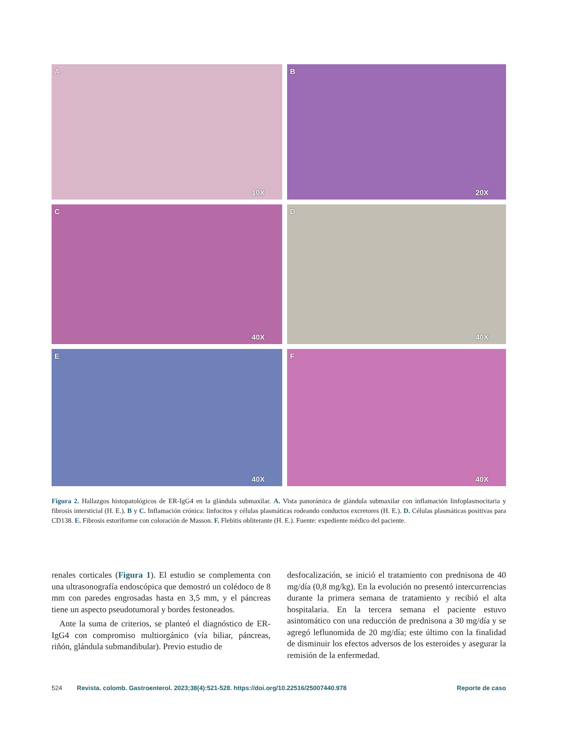A
10X
B
20X
C
40X
D
40X
E
40X
F
40X
Figura 2. Hallazgos histopatológicos de ER-IgG4 en la glándula submaxilar. A. Vista panorámica de glándula submaxilar con inflamación linfoplasmocitaria y fibrosis intersticial (H. E.). B y C. Inflamación crónica: linfocitos y células plasmáticas rodeando conductos excretores (H. E.). D. Células plasmáticas positivas para CD138. E. Fibrosis estoriforme con coloración de Masson. F. Flebitis obliterante (H. E.). Fuente: expediente médico del paciente.
renales corticales (Figura 1). El estudio se complementa con una ultrasonografía endoscópica que demostró un colédoco de 8 mm con paredes engrosadas hasta en 3,5 mm, y el páncreas tiene un aspecto pseudotumoral y bordes festoneados.
Ante la suma de criterios, se planteó el diagnóstico de ER-IgG4 con compromiso multiorgánico (vía biliar, páncreas, riñón, glándula submandibular). Previo estudio de
desfocalización, se inició el tratamiento con prednisona de 40 mg/día (0,8 mg/kg). En la evolución no presentó intercurrencias durante la primera semana de tratamiento y recibió el alta hospitalaria. En la tercera semana el paciente estuvo asintomático con una reducción de prednisona a 30 mg/día y se agregó leflunomida de 20 mg/día; este último con la finalidad de disminuir los efectos adversos de los esteroides y asegurar la remisión de la enfermedad.
524 Revista. colomb. Gastroenterol. 2023;38(4):521-528. https://doi.org/10.22516/25007440.978 Reporte de caso